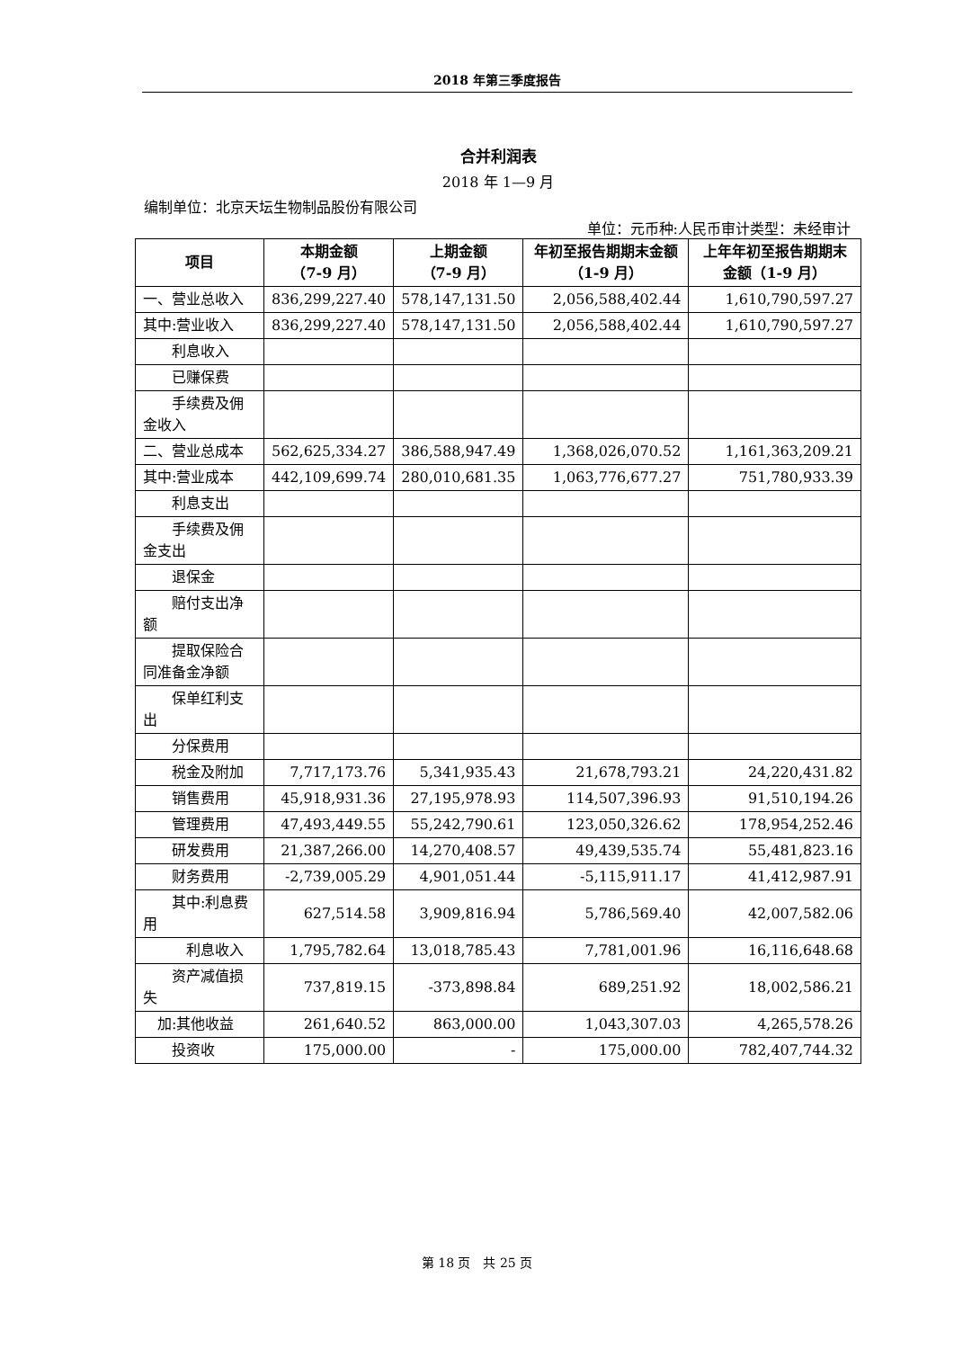2018 年第三季度报告
合并利润表
2018 年 1—9 月
编制单位：北京天坛生物制品股份有限公司
单位：元币种:人民币审计类型：未经审计
| 项目 | 本期金额 （7-9 月） | 上期金额 （7-9 月） | 年初至报告期期末金额（1-9 月） | 上年年初至报告期期末金额（1-9 月） |
| --- | --- | --- | --- | --- |
| 一、营业总收入 | 836,299,227.40 | 578,147,131.50 | 2,056,588,402.44 | 1,610,790,597.27 |
| 其中:营业收入 | 836,299,227.40 | 578,147,131.50 | 2,056,588,402.44 | 1,610,790,597.27 |
| 利息收入 | | | | |
| 已赚保费 | | | | |
| 手续费及佣金收入 | | | | |
| 二、营业总成本 | 562,625,334.27 | 386,588,947.49 | 1,368,026,070.52 | 1,161,363,209.21 |
| 其中:营业成本 | 442,109,699.74 | 280,010,681.35 | 1,063,776,677.27 | 751,780,933.39 |
| 利息支出 | | | | |
| 手续费及佣金支出 | | | | |
| 退保金 | | | | |
| 赔付支出净额 | | | | |
| 提取保险合同准备金净额 | | | | |
| 保单红利支出 | | | | |
| 分保费用 | | | | |
| 税金及附加 | 7,717,173.76 | 5,341,935.43 | 21,678,793.21 | 24,220,431.82 |
| 销售费用 | 45,918,931.36 | 27,195,978.93 | 114,507,396.93 | 91,510,194.26 |
| 管理费用 | 47,493,449.55 | 55,242,790.61 | 123,050,326.62 | 178,954,252.46 |
| 研发费用 | 21,387,266.00 | 14,270,408.57 | 49,439,535.74 | 55,481,823.16 |
| 财务费用 | -2,739,005.29 | 4,901,051.44 | -5,115,911.17 | 41,412,987.91 |
| 其中:利息费用 | 627,514.58 | 3,909,816.94 | 5,786,569.40 | 42,007,582.06 |
| 利息收入 | 1,795,782.64 | 13,018,785.43 | 7,781,001.96 | 16,116,648.68 |
| 资产减值损失 | 737,819.15 | -373,898.84 | 689,251.92 | 18,002,586.21 |
| 加:其他收益 | 261,640.52 | 863,000.00 | 1,043,307.03 | 4,265,578.26 |
| 投资收 | 175,000.00 | - | 175,000.00 | 782,407,744.32 |
第 18 页　共 25 页